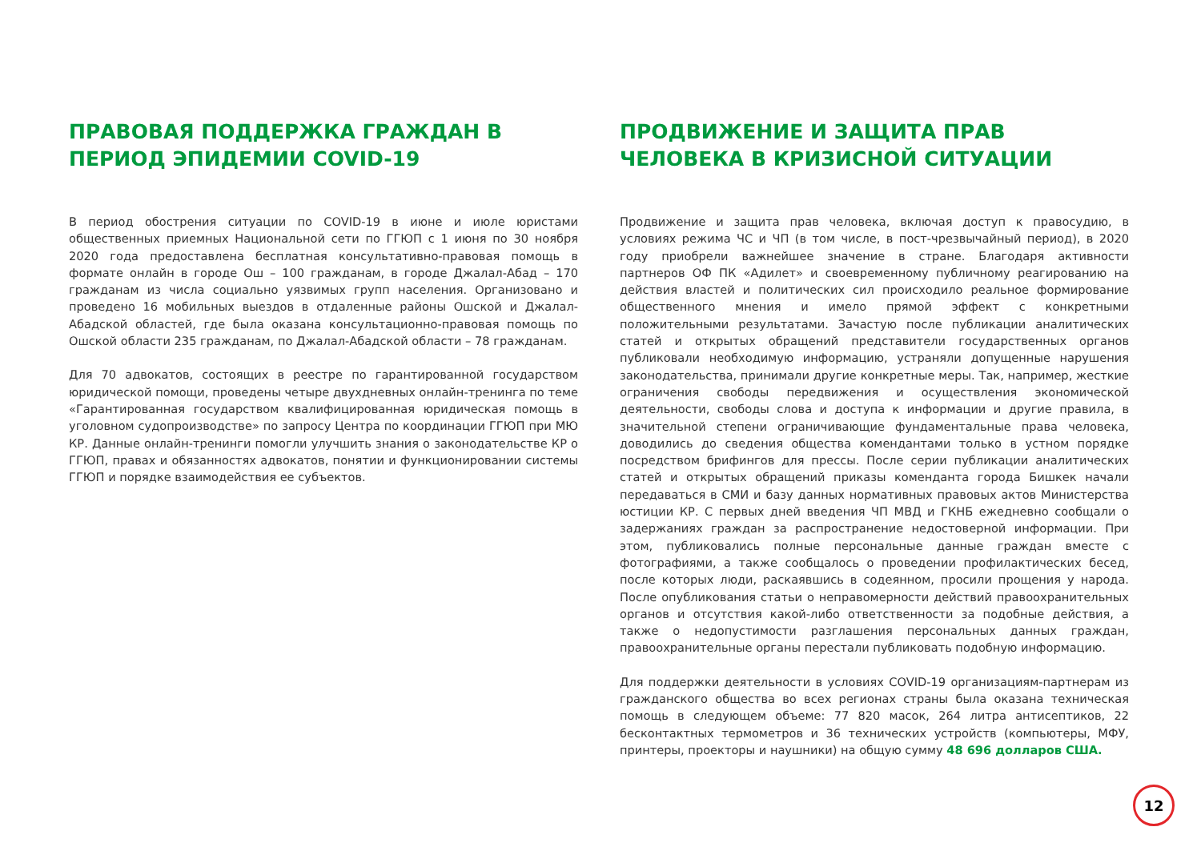ПРАВОВАЯ ПОДДЕРЖКА ГРАЖДАН В ПЕРИОД ЭПИДЕМИИ COVID-19
В период обострения ситуации по COVID-19 в июне и июле юристами общественных приемных Национальной сети по ГГЮП с 1 июня по 30 ноября 2020 года предоставлена бесплатная консультативно-правовая помощь в формате онлайн в городе Ош – 100 гражданам, в городе Джалал-Абад – 170 гражданам из числа социально уязвимых групп населения. Организовано и проведено 16 мобильных выездов в отдаленные районы Ошской и Джалал-Абадской областей, где была оказана консультационно-правовая помощь по Ошской области 235 гражданам, по Джалал-Абадской области – 78 гражданам.
Для 70 адвокатов, состоящих в реестре по гарантированной государством юридической помощи, проведены четыре двухдневных онлайн-тренинга по теме «Гарантированная государством квалифицированная юридическая помощь в уголовном судопроизводстве» по запросу Центра по координации ГГЮП при МЮ КР. Данные онлайн-тренинги помогли улучшить знания о законодательстве КР о ГГЮП, правах и обязанностях адвокатов, понятии и функционировании системы ГГЮП и порядке взаимодействия ее субъектов.
ПРОДВИЖЕНИЕ И ЗАЩИТА ПРАВ ЧЕЛОВЕКА В КРИЗИСНОЙ СИТУАЦИИ
Продвижение и защита прав человека, включая доступ к правосудию, в условиях режима ЧС и ЧП (в том числе, в пост-чрезвычайный период), в 2020 году приобрели важнейшее значение в стране. Благодаря активности партнеров ОФ ПК «Адилет» и своевременному публичному реагированию на действия властей и политических сил происходило реальное формирование общественного мнения и имело прямой эффект с конкретными положительными результатами. Зачастую после публикации аналитических статей и открытых обращений представители государственных органов публиковали необходимую информацию, устраняли допущенные нарушения законодательства, принимали другие конкретные меры. Так, например, жесткие ограничения свободы передвижения и осуществления экономической деятельности, свободы слова и доступа к информации и другие правила, в значительной степени ограничивающие фундаментальные права человека, доводились до сведения общества комендантами только в устном порядке посредством брифингов для прессы. После серии публикации аналитических статей и открытых обращений приказы коменданта города Бишкек начали передаваться в СМИ и базу данных нормативных правовых актов Министерства юстиции КР. С первых дней введения ЧП МВД и ГКНБ ежедневно сообщали о задержаниях граждан за распространение недостоверной информации. При этом, публиковались полные персональные данные граждан вместе с фотографиями, а также сообщалось о проведении профилактических бесед, после которых люди, раскаявшись в содеянном, просили прощения у народа. После опубликования статьи о неправомерности действий правоохранительных органов и отсутствия какой-либо ответственности за подобные действия, а также о недопустимости разглашения персональных данных граждан, правоохранительные органы перестали публиковать подобную информацию.
Для поддержки деятельности в условиях COVID-19 организациям-партнерам из гражданского общества во всех регионах страны была оказана техническая помощь в следующем объеме: 77 820 масок, 264 литра антисептиков, 22 бесконтактных термометров и 36 технических устройств (компьютеры, МФУ, принтеры, проекторы и наушники) на общую сумму 48 696 долларов США.
12